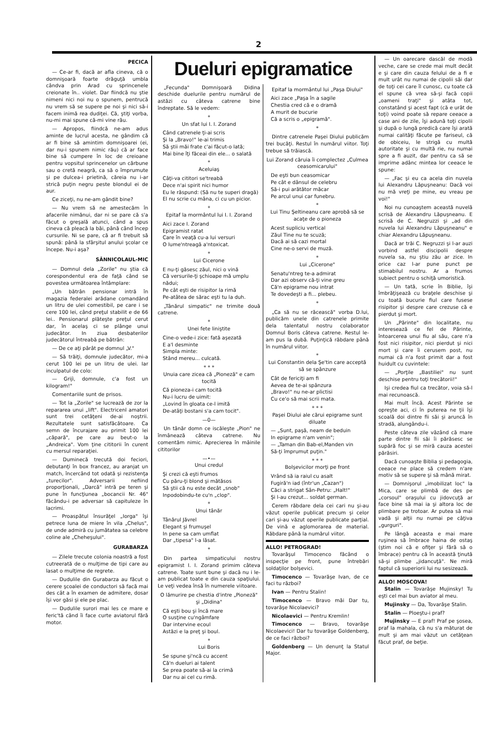2
PECICA
— Ce-ar fi, dacă ar afla cineva, că o domnişoară foarte drăguţă umbla cândva prin Arad cu sprincenele creionate în.. violet. Dar fiindcă nu ştie nimeni nici noi nu o spunem, pentrucă nu vrem să se supere pe noi şi nici să-i facem inimă rea dudiţei. Că, ştiţi vorba, nu-mi mai spune că-mi vine rău.
— Apropos, fiindcă ne-am adus aminte de lucrul acesta, ne gândim că ar fi bine să amintim domnişoarei (ei, dar nu-i spunem nimic rău) că ar face bine să cumpere în loc de creioane pentru vopsitul sprincenelor un cărbune sau o cretă neagră, ca să o împrumute şi pe dulcea-i prietină, căreia nu i-ar strică puţin negru peste blondul ei de aur.
Ce ziceţi, nu ne-am gândit bine?
— Nu vrem să ne amestecăm în afacerile nimănui, dar ni se pare că s'a făcut o greşală atunci, când a spus cineva că pleacă la băi, până când încep cursurile. Ni se pare, că ar fi trebuit să spună: până la sfârşitul anului şcolar ce începe. Nu-i aşa?
SÂNNICOLAUL-MIC
— Domnul dela „Zorile" nu ştia că corespondentul era de faţă când se povestea următoarea întâmplare:
„Un bătrân pensionar intră în magazia federalei arădane comandând un litru de ulei comestibil, pe care i se cere 100 lei, când preţul stabilit e de 66 lei.. Pensionarul plăteşte preţul cerut dar, în acelaş ci se plânge unui judecător. In ziua desbaterilor judecătorul întreabă pe bătrân:
— De ce aţi pârât pe domnul „V."
— Să trăiţi, domnule judecător, mi-a cerut 100 lei pe un litru de ulei. Iar inculpatul de colo:
— Grijì, domnule, c'a fost un kilogram!"
Comentariile sunt de prisos.
— Tot la „Zorile" se lucrează de zor la repararea unui „lift". Electricenl amatori sunt trei cetăţeni de-ai noştrii. Rezultatele sunt satisfăcătoare. Ca semn de încurajare au primit 100 lei „căpară", pe care au beut-o la „Andreica". Vom ţine cititorii în curent cu mersul reparaţiei.
— Duminecă trecută doi feciori, debutanţi în box francez, au aranjat un match, încercând tot odată şi rezistenţa „turecilor". Adversarii nefiind proporţionali, „Darcă" intră pe teren şi pune în funcţiunea „bocancii Nr. 46" făcându-i pe adversar să capituleze în lacrimi.
— Proaspătul însurăţel „Iorga" îşi petrece luna de miere în vila „Chelus", de unde admiră cu jumătatea sa celebre coline ale „Cheheşului".
GURABARZA
— Zilele trecute colonia noastră a fost cutreerată de o mulţime de tipi care au lasat o mulţime de regrete.
— Dudulile din Gurabarza au făcut o cerere şcoalei de conductori să facă mai des cât a în examen de admitere, dosar îşi vor găsi şi ele pe plac.
— Dudulile surori mai les ce mare e feric'tă când îi face curte aviatorul fără motor.
Dueluri epigramatice
„Fecunda" Domnişoară Didina deschide duelurile pentru numărul de astăzi cu câteva catrene bine îndreptate. Să le vedem:
*
Un sfat lui I. I. Zorand
Când catrenele ţi-ai scris
Şi la „Bravo!" le-ai trimis
Să ştii măi frate c'ai făcut-o lată;
Mai bine îţi făceai din ele... o salată
*
Aceluiaş
Câţi-va cititori se'treabă
Dece n'ai spirit nici humor
Eu le răspund: (Să nu te superi dragă)
El nu scrie cu mâna, ci cu un picior.
*
Epitaf la mormântul lui I. I. Zorand
Aici zace I. Zorand
Epigramist ratat
Care în veaţă cu-a lui versuri
O lume'ntreagă a'ntoxicat.
*
Lui Cicerone
E nu-ţi găsesc zăul, nici o vină
Că versurile-ţi şchioape mă umplu nădui;
Pe cât eşti de risipitor la rimă
Pe-atâtea de sărac eşti tu la duh.
„Tânărul simpatic" ne trimite două catrene.
*
Unei fete liniştite
Cine-o vede-i zice: fată aşezată
E a'l desminte
Simpla minte:
Stând mereu... culcată.
* * *
Unuia care zicea că „Pioneză" e cam tocită
Că pioneza-i cam tocită
Nu-i lucru de uimit:
„Lovind în gloata ce-l imită
De-atâţi bostani s'a cam tocit".
—0—
Un tânăr domn ce iscăleşte „Pion" ne înmânează câteva catrene. Nu comentăm nimic. Aprecierea în mâinile cititorilor
—•—
Unui credul
Şi crezi că eşti frumos
Cu păru-ţi blond şi mătăsos
Să ştii că nu este decât „snob"
Inpodobindu-te cu'n „clop".
*
Unui tânăr
Tânărul Jăvrel
Elegant şi frumuşel
In pene sa cam umflat
Dar „tipesa" l-a lăsat.
*
Din partea simpaticului nostru epigramist I. I. Zorand primim câteva catrene. Toate sunt bune şi dacă nu i le-am publicat toate e din cauza spaţiului. Le veţi vedea însă în numerele viitoare.
O lămurire pe chestia d'intre „Pioneză" şi „Didina"
Că eşti bou şi încă mare
O susţine cu'ngâmfare
Dar intervine ecoul
Astăzi e la preţ şi boul.
*
Lui Boris
Se spune şi'ncă cu accent
Că'n dueluri ai talent
Se prea poate să-ai la crimă
Dar nu ai cel cu rimă.
Epitaf la mormântul lui „Paşa Diului"
Aici zace „Paşa în a sagile
Chestia cred că e o dramă
A murit de bucurie
Că a scris o „epigramă".
*
Dintre catrenele Paşei Diului publicăm trei bucăţi. Restul în numărul viitor. Toţi trebue să trăiască.
Lui Zorand căruia îi complectez „Culmea ceasomicarului"
De eşti bun ceasomicar
Pe cât e dânsul de celebru
Să-i pui arătător măcar
Pe arcul unui car funebru.
*
Lui Tinu Şeltineanu care aprobă să se acaţe de o pioneza
Acest supliciu vertical
Zăul Tine nu te scuză;
Dacă ai să cazi mortal
Cine ne-o servi de muză.
*
Lui „Cicerone"
Senatu'ntreg te-a admirat
Dar azi observ că-ţi vine greu
Că'n epigrame nou intrat
Te dovedeşti a fi... plebeu.
*
„Ca să nu se răcească" vorba D.lui, publicăm unele din catrenele primite dela talentatul nostru colaborator Domnul Boris câteva catrene. Restul le-am pus la dubă. Puţinţică răbdare până în numărul viitor.
*
Lui Constantin dela Şe'tin care acceptă să se spânzure
Cât de fericiţi am fi
Aevea de te-ai spânzura
„Bravo!" nu ne-ar plictisi
Cu ce'o să mai scrii mata.
* * *
Paşei Diului ale cărui epigrame sunt diluate
— „Sunt, paşă, neam de beduin
In epigrame n'am venin";
— „Taman din Bab-el,Manden vin
Să-ţi împrumut puţin."
* * *
Bolşevicilor morţi pe front
Vrând să ia raiul cu asalt
Fugiră'n iad (într'un „Cazan")
Căci a strigat Sân-Petru: „Halt!"
Şi l-au crezut... soldat german.
Cerem răbdare dela cei cari nu şi-au văzut operile publicat precum şi celor cari şi-au văzut operile publicate parţial. De vină e aglomorarea de material. Răbdare până la numărul viitor.
ALLO! PETROGRAD!
Tovarăşul Timocenco făcând o inspecţie pe front, pune întrebări soldaţilor bolşevici.
Timocenco — Tovarăşe Ivan, de ce faci tu război?
Ivan — Pentru Stalin!
Timocenco — Bravo măi Dar tu, tovarăşe Nicolaevici?
Nicolaevici — Pentru Kremlin!
Timocenco — Bravo, tovarăşe Nicolaevici! Dar tu tovarăşe Goldenberg, de ce faci război?
Goldenberg — Un denunţ la Statul Major.
— Un oarecare dascăl de modă veche, care se crede mai mult decât e şi care din cauza felului de a fi e mult urât nu numai de cipolii săi dar de toţi cei care îl cunosc, cu toate că el spune că vrea să-şi facă copii „oameni traţi" şi atâta tot, constatând şi acest fapt (că e urât de toţi) voind poate să repare ceeace a case ani de zile, îşi adună toţi cipolii şi după o lungă predică care îşi arată numai calităţi făcute pe fariseul, că de obiceiu, le strigă cu multă autoritate şi cu multă rie, nu numai spre a fi auzit, dar pentru ca să se imprime adânc mintea lor ceeace le spune:
— „Fac şi eu ca acela din nuvela lui Alexandru Lăpuşneanu: Dacă voi nu mă vreţi pe mine, eu vreau pe voi!"
Noi nu cunoaştem această nuvelă scrisă de Alexandru Lăpuşneanu. E scrisă de C. Negruzzi şi „ad din nuvela lui Alexandru Lăpuşneanu" e chiar Alexandru Lăpuşneanu.
Dacă ar trăi C. Negruzzi şi l-ar auzi vorbind astfel discipolii despre nuvela sa, nu ştiu zău ar zice. In orice caz l-ar pune punct pe stimabilul nostru. Ar a frumos subiect pentru o schiţă umoristică.
— Un tată, scrie în Biblie, îşi îmbrăţişează cu braţele deschise şi cu toată bucurie fiul care fusese risipitor şi despre care crezuse că e pierdut şi mort.
Un „Părinte" din localitate, nu interesează ce fel de Părinte, întoarcerea unui fiu al său, care n'a fost nici risipitor, nici pierdut şi nici mort şi care îi cerusem post, nu numai că n'a fost primit dar a fost huidult cu cuvintele:
— „Porţile „Bastiliei" nu sunt deschise pentru toţi trecătorii!"
Işi credea fiul ca trecător, voia să-l mai recunoască.
Mai mult încă. Acest Părinte se opreşte aci, ci în puterea ne ţii îşi scoală doi dintre fii săi şi aruncă în stradă, alungându-i.
Peste câteva zile văzând că mare parte dintre fii săi îi părăsesc se supără foc şi se miră cauza acestei părăsiri.
Dacă cunoaşte Biblia şi pedagogia, ceeace ne place să credem n'are motiv să se supere şi să mână mirat.
— Domnişorul „imobilizat loc" la Mica, care se plimbă de des pe „corsoul" oraşului cu jidovcuţă ar face bine să mai ia şi altora loc de plimbare pe trotoar. Ar putea să mai vadă şi alţii nu numai pe câţiva „gurguri".
Pe lângă aceasta e mai mare ruşinea să îmbrace haina de ostaş (ştim noi că e ofiţer şi fără să o îmbrace) pentru că în această ţinută să-şi plimbe „jidancuţă". Ne miră faptul că superiorii lui nu sesizează.
ALLO! MOSCOVA!
Stalin — Tovarăşe Mujinsky! Tu eşti cel mai bun aviator al meu.
Mujinsky — Da, Tovarăşe Stalin.
Stalin — Ploeştu-i praf?
Mujinsky — E praf! Praf pe şosea, praf la mahala, că nu s'a măturat de mult şi am mai văzut un cetăţean făcut praf, de beţie.